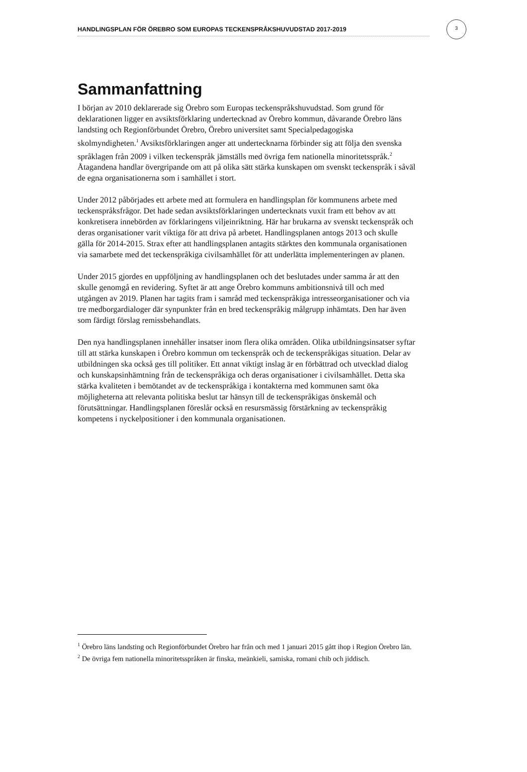HANDLINGSPLAN FÖR ÖREBRO SOM EUROPAS TECKENSPRÅKSHUVUDSTAD 2017-2019
3
Sammanfattning
I början av 2010 deklarerade sig Örebro som Europas teckenspråkshuvudstad. Som grund för deklarationen ligger en avsiktsförklaring undertecknad av Örebro kommun, dåvarande Örebro läns landsting och Regionförbundet Örebro, Örebro universitet samt Specialpedagogiska skolmyndigheten.<sup>1</sup> Avsiktsförklaringen anger att undertecknarna förbinder sig att följa den svenska språklagen från 2009 i vilken teckenspråk jämställs med övriga fem nationella minoritetsspråk.<sup>2</sup> Åtagandena handlar övergripande om att på olika sätt stärka kunskapen om svenskt teckenspråk i såväl de egna organisationerna som i samhället i stort.
Under 2012 påbörjades ett arbete med att formulera en handlingsplan för kommunens arbete med teckenspråksfrågor. Det hade sedan avsiktsförklaringen undertecknats vuxit fram ett behov av att konkretisera innebörden av förklaringens viljeinriktning. Här har brukarna av svenskt teckenspråk och deras organisationer varit viktiga för att driva på arbetet. Handlingsplanen antogs 2013 och skulle gälla för 2014-2015. Strax efter att handlingsplanen antagits stärktes den kommunala organisationen via samarbete med det teckenspråkiga civilsamhället för att underlätta implementeringen av planen.
Under 2015 gjordes en uppföljning av handlingsplanen och det beslutades under samma år att den skulle genomgå en revidering. Syftet är att ange Örebro kommuns ambitionsnivå till och med utgången av 2019. Planen har tagits fram i samråd med teckenspråkiga intresseorganisationer och via tre medborgardialoger där synpunkter från en bred teckenspråkig målgrupp inhämtats. Den har även som färdigt förslag remissbehandlats.
Den nya handlingsplanen innehåller insatser inom flera olika områden. Olika utbildningsinsatser syftar till att stärka kunskapen i Örebro kommun om teckenspråk och de teckenspråkigas situation. Delar av utbildningen ska också ges till politiker. Ett annat viktigt inslag är en förbättrad och utvecklad dialog och kunskapsinhämtning från de teckenspråkiga och deras organisationer i civilsamhället. Detta ska stärka kvaliteten i bemötandet av de teckenspråkiga i kontakterna med kommunen samt öka möjligheterna att relevanta politiska beslut tar hänsyn till de teckenspråkigas önskemål och förutsättningar. Handlingsplanen föreslår också en resursmässig förstärkning av teckenspråkig kompetens i nyckelpositioner i den kommunala organisationen.
<sup>1</sup> Örebro läns landsting och Regionförbundet Örebro har från och med 1 januari 2015 gått ihop i Region Örebro län.
<sup>2</sup> De övriga fem nationella minoritetsspråken är finska, meänkieli, samiska, romani chib och jiddisch.